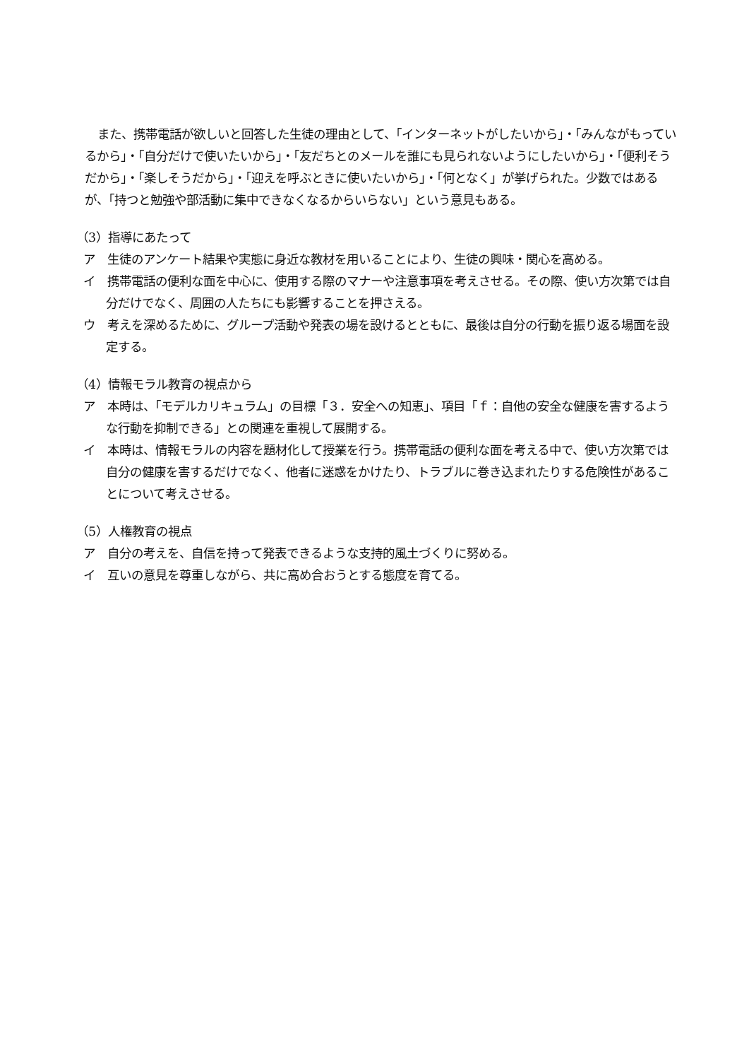また、携帯電話が欲しいと回答した生徒の理由として、「インターネットがしたいから」・「みんながもっているから」・「自分だけで使いたいから」・「友だちとのメールを誰にも見られないようにしたいから」・「便利そうだから」・「楽しそうだから」・「迎えを呼ぶときに使いたいから」・「何となく」が挙げられた。少数ではあるが、「持つと勉強や部活動に集中できなくなるからいらない」という意見もある。
（3）指導にあたって
ア　生徒のアンケート結果や実態に身近な教材を用いることにより、生徒の興味・関心を高める。
イ　携帯電話の便利な面を中心に、使用する際のマナーや注意事項を考えさせる。その際、使い方次第では自分だけでなく、周囲の人たちにも影響することを押さえる。
ウ　考えを深めるために、グループ活動や発表の場を設けるとともに、最後は自分の行動を振り返る場面を設定する。
（4）情報モラル教育の視点から
ア　本時は、「モデルカリキュラム」の目標「３．安全への知恵」、項目「ｆ：自他の安全な健康を害するような行動を抑制できる」との関連を重視して展開する。
イ　本時は、情報モラルの内容を題材化して授業を行う。携帯電話の便利な面を考える中で、使い方次第では自分の健康を害するだけでなく、他者に迷惑をかけたり、トラブルに巻き込まれたりする危険性があることについて考えさせる。
（5）人権教育の視点
ア　自分の考えを、自信を持って発表できるような支持的風土づくりに努める。
イ　互いの意見を尊重しながら、共に高め合おうとする態度を育てる。